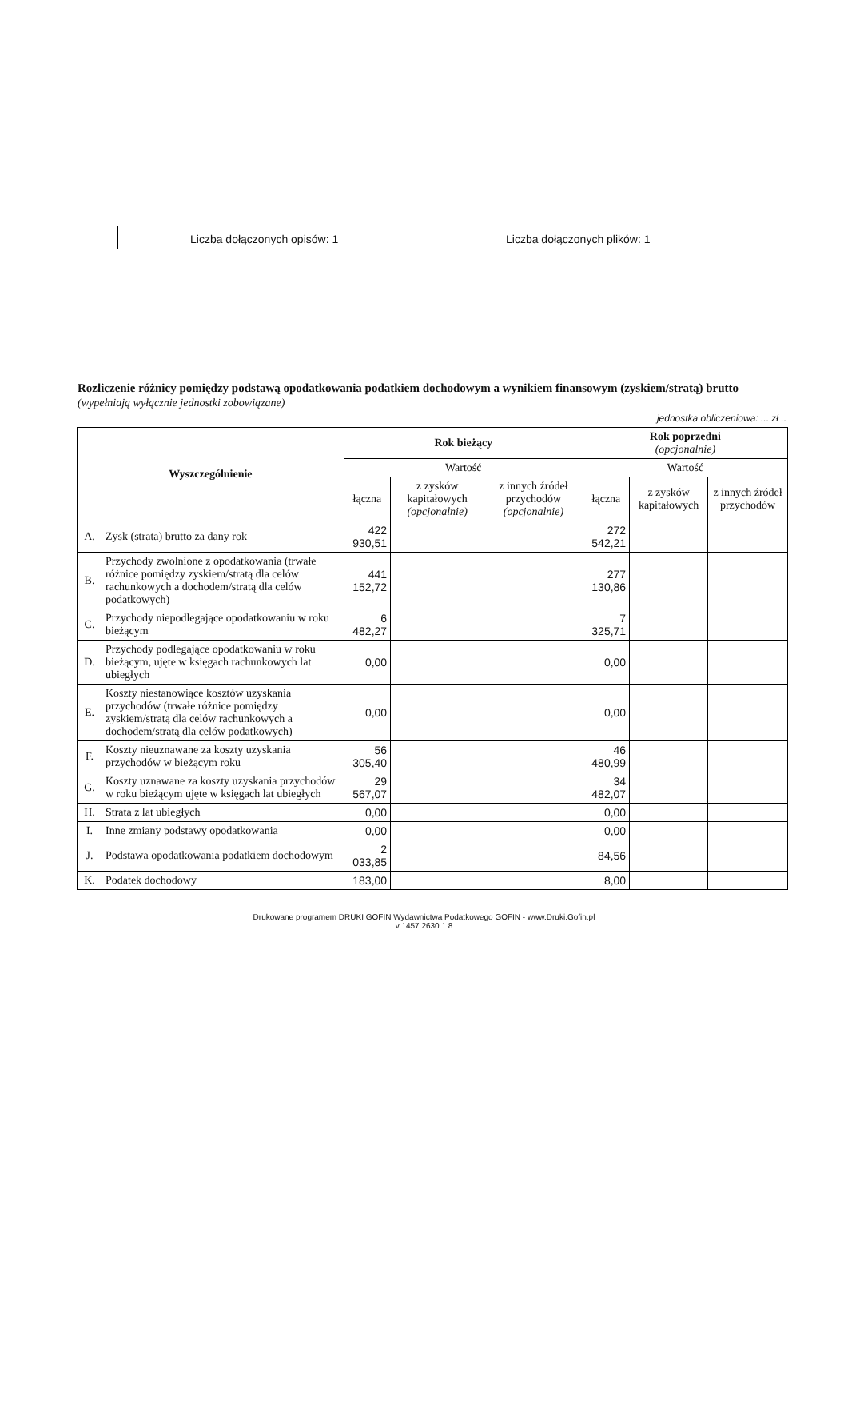Liczba dołączonych opisów: 1 Liczba dołączonych plików: 1
Rozliczenie różnicy pomiędzy podstawą opodatkowania podatkiem dochodowym a wynikiem finansowym (zyskiem/stratą) brutto
(wypełniają wyłącznie jednostki zobowiązane)
jednostka obliczeniowa: ... zł ..
| Wyszczególnienie | | Rok bieżący | | | Rok poprzedni (opcjonalnie) | | |
| --- | --- | --- | --- | --- | --- | --- | --- |
| | | Wartość | | | Wartość | | |
| | | łączna | z zysków kapitałowych (opcjonalnie) | z innych źródeł przychodów (opcjonalnie) | łączna | z zysków kapitałowych | z innych źródeł przychodów |
| A. | Zysk (strata) brutto za dany rok | 422 930,51 | | | 272 542,21 | | |
| B. | Przychody zwolnione z opodatkowania (trwałe różnice pomiędzy zyskiem/stratą dla celów rachunkowych a dochodem/stratą dla celów podatkowych) | 441 152,72 | | | 277 130,86 | | |
| C. | Przychody niepodlegające opodatkowaniu w roku bieżącym | 6 482,27 | | | 7 325,71 | | |
| D. | Przychody podlegające opodatkowaniu w roku bieżącym, ujęte w księgach rachunkowych lat ubiegłych | 0,00 | | | 0,00 | | |
| E. | Koszty niestanowiące kosztów uzyskania przychodów (trwałe różnice pomiędzy zyskiem/stratą dla celów rachunkowych a dochodem/stratą dla celów podatkowych) | 0,00 | | | 0,00 | | |
| F. | Koszty nieuznawane za koszty uzyskania przychodów w bieżącym roku | 56 305,40 | | | 46 480,99 | | |
| G. | Koszty uznawane za koszty uzyskania przychodów w roku bieżącym ujęte w księgach lat ubiegłych | 29 567,07 | | | 34 482,07 | | |
| H. | Strata z lat ubiegłych | 0,00 | | | 0,00 | | |
| I. | Inne zmiany podstawy opodatkowania | 0,00 | | | 0,00 | | |
| J. | Podstawa opodatkowania podatkiem dochodowym | 2 033,85 | | | 84,56 | | |
| K. | Podatek dochodowy | 183,00 | | | 8,00 | | |
Drukowane programem DRUKI GOFIN Wydawnictwa Podatkowego GOFIN - www.Druki.Gofin.pl
v 1457.2630.1.8